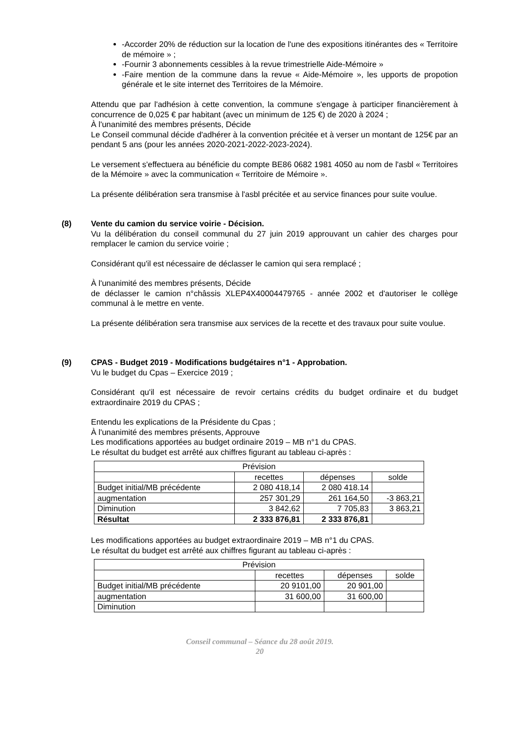-Accorder 20% de réduction sur la location de l'une des expositions itinérantes des « Territoire de mémoire » ;
-Fournir 3 abonnements cessibles à la revue trimestrielle Aide-Mémoire »
-Faire mention de la commune dans la revue « Aide-Mémoire », les upports de propotion générale et le site internet des Territoires de la Mémoire.
Attendu que par l'adhésion à cette convention, la commune s'engage à participer financièrement à concurrence de 0,025 € par habitant (avec un minimum de 125 €) de 2020 à 2024 ;
À l'unanimité des membres présents, Décide
Le Conseil communal décide d'adhérer à la convention précitée et à verser un montant de 125€ par an pendant 5 ans (pour les années 2020-2021-2022-2023-2024).
Le versement s'effectuera au bénéficie du compte BE86 0682 1981 4050 au nom de l'asbl « Territoires de la Mémoire » avec la communication « Territoire de Mémoire ».
La présente délibération sera transmise à l'asbl précitée et au service finances pour suite voulue.
(8) Vente du camion du service voirie - Décision.
Vu la délibération du conseil communal du 27 juin 2019 approuvant un cahier des charges pour remplacer le camion du service voirie ;
Considérant qu'il est nécessaire de déclasser le camion qui sera remplacé ;
À l'unanimité des membres présents, Décide
de déclasser le camion n°châssis XLEP4X40004479765 - année 2002 et d'autoriser le collège communal à le mettre en vente.
La présente délibération sera transmise aux services de la recette et des travaux pour suite voulue.
(9) CPAS - Budget 2019 - Modifications budgétaires n°1 - Approbation.
Vu le budget du Cpas – Exercice 2019 ;
Considérant qu'il est nécessaire de revoir certains crédits du budget ordinaire et du budget extraordinaire 2019 du CPAS ;
Entendu les explications de la Présidente du Cpas ;
À l'unanimité des membres présents, Approuve
Les modifications apportées au budget ordinaire 2019 – MB n°1 du CPAS.
Le résultat du budget est arrêté aux chiffres figurant au tableau ci-après :
| Prévision | | | |
| | recettes | dépenses | solde |
| Budget initial/MB précédente | 2 080 418,14 | 2 080 418.14 | |
| augmentation | 257 301,29 | 261 164,50 | -3 863,21 |
| Diminution | 3 842,62 | 7 705,83 | 3 863,21 |
| Résultat | 2 333 876,81 | 2 333 876,81 | |
Les modifications apportées au budget extraordinaire 2019 – MB n°1 du CPAS.
Le résultat du budget est arrêté aux chiffres figurant au tableau ci-après :
| Prévision | | | |
| | recettes | dépenses | solde |
| Budget initial/MB précédente | 20 9101,00 | 20 901,00 | |
| augmentation | 31 600,00 | 31 600,00 | |
| Diminution | | | |
Conseil communal – Séance du 28 août 2019.
20